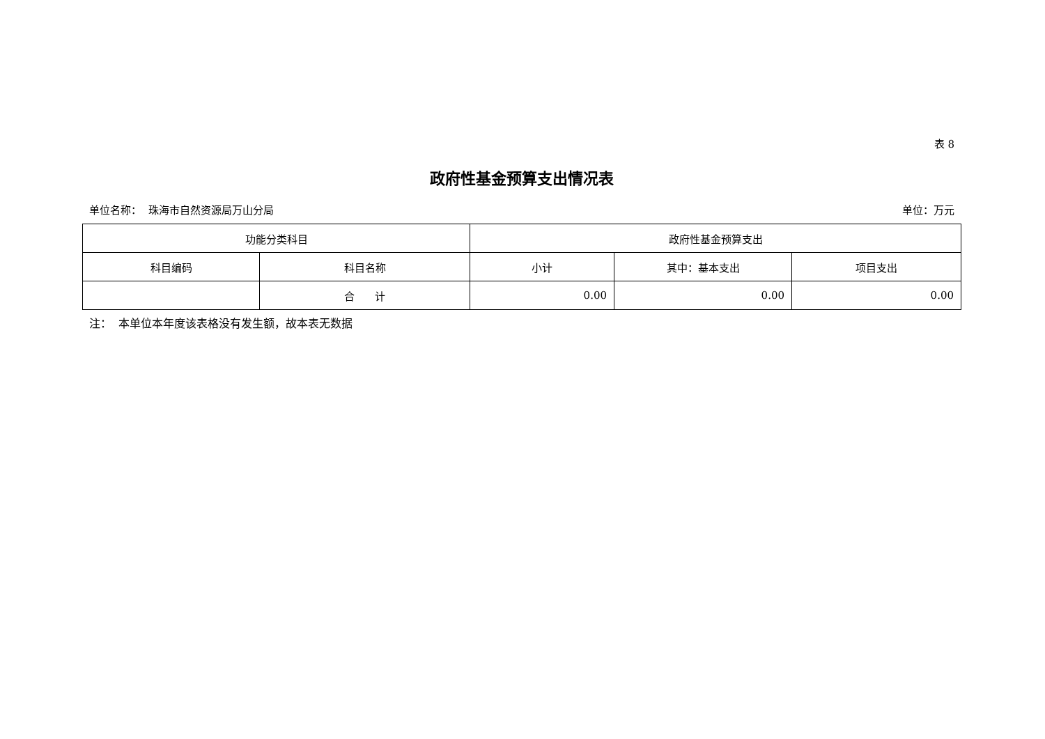表 8
政府性基金预算支出情况表
单位名称： 珠海市自然资源局万山分局 单位：万元
| 功能分类科目 | | 政府性基金预算支出 | | |
| --- | --- | --- | --- | --- |
| 科目编码 | 科目名称 | 小计 | 其中：基本支出 | 项目支出 |
| | 合 计 | 0.00 | 0.00 | 0.00 |
注： 本单位本年度该表格没有发生额，故本表无数据